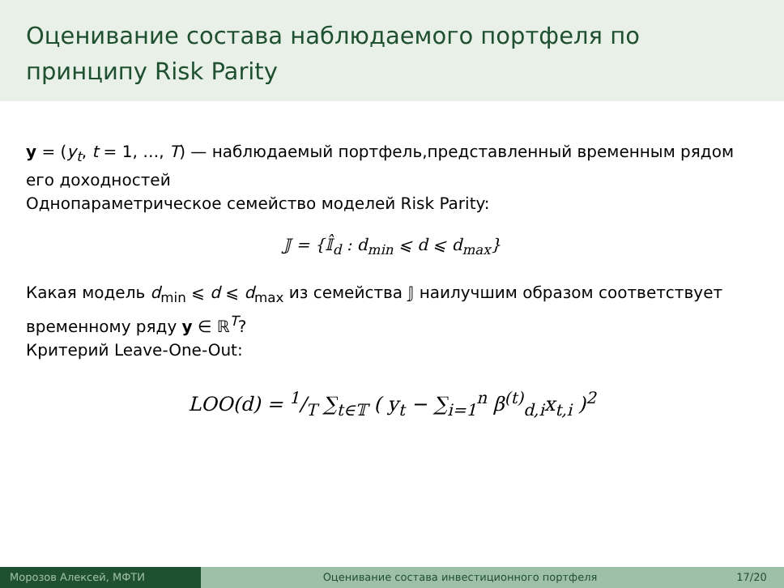Оценивание состава наблюдаемого портфеля по принципу Risk Parity
y = (y<sub>t</sub>, t = 1, …, T) — наблюдаемый портфель,представленный временным рядом его доходностей
Однопараметрическое семейство моделей Risk Parity:
𝕁 = {𝕀̂<sub>d</sub> : d<sub>min</sub> ⩽ d ⩽ d<sub>max</sub>}
Какая модель d<sub>min</sub> ⩽ d ⩽ d<sub>max</sub> из семейства 𝕁 наилучшим образом соответствует временному ряду y ∈ ℝ<sup>T</sup>?
Критерий Leave-One-Out:
LOO(d) = 1/T ∑<sub>t∈𝕋</sub> ( y<sub>t</sub> − ∑<sub>i=1</sub><sup>n</sup> β<sup>(t)</sup><sub>d,i</sub>x<sub>t,i</sub> )<sup>2</sup>
Морозов Алексей, МФТИ Оценивание состава инвестиционного портфеля
17/20